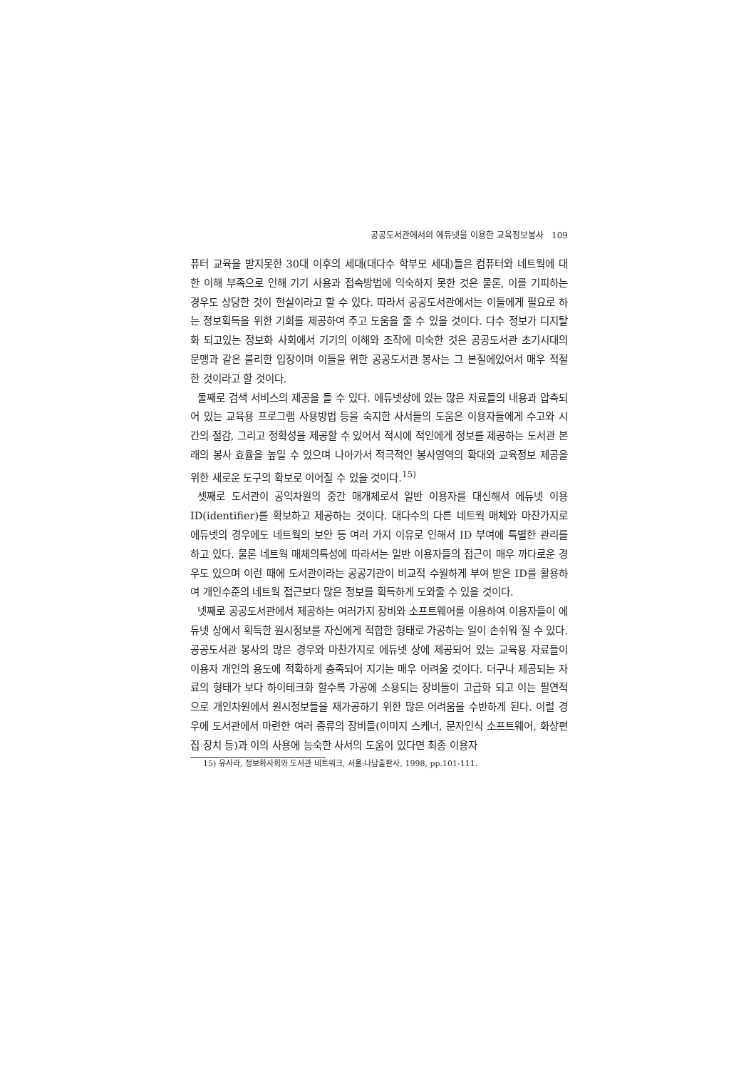공공도서관에서의 에듀넷을 이용한 교육정보봉사 109
퓨터 교육을 받지못한 30대 이후의 세대(대다수 학부모 세대)들은 컴퓨터와 네트웍에 대한 이해 부족으로 인해 기기 사용과 접속방법에 익숙하지 못한 것은 물론, 이를 기피하는 경우도 상당한 것이 현실이라고 할 수 있다. 따라서 공공도서관에서는 이들에게 필요로 하는 정보획득을 위한 기회를 제공하여 주고 도움을 줄 수 있을 것이다. 다수 정보가 디지탈화 되고있는 정보화 사회에서 기기의 이해와 조작에 미숙한 것은 공공도서관 초기시대의 문맹과 같은 불리한 입장이며 이들을 위한 공공도서관 봉사는 그 본질에있어서 매우 적절한 것이라고 할 것이다.
둘째로 검색 서비스의 제공을 들 수 있다. 에듀넷상에 있는 많은 자료들의 내용과 압축되어 있는 교육용 프로그램 사용방법 등을 숙지한 사서들의 도움은 이용자들에게 수고와 시간의 절감, 그리고 정확성을 제공할 수 있어서 적시에 적인에게 정보를 제공하는 도서관 본래의 봉사 효율을 높일 수 있으며 나아가서 적극적인 봉사영역의 확대와 교육정보 제공을 위한 새로운 도구의 확보로 이어질 수 있을 것이다.<sup>15)</sup>
셋째로 도서관이 공익차원의 중간 매개체로서 일반 이용자를 대신해서 에듀넷 이용 ID(identifier)를 확보하고 제공하는 것이다. 대다수의 다른 네트웍 매체와 마찬가지로 에듀넷의 경우에도 네트웍의 보안 등 여러 가지 이유로 인해서 ID 부여에 특별한 관리를 하고 있다. 물론 네트웍 매체의특성에 따라서는 일반 이용자들의 접근이 매우 까다로운 경우도 있으며 이런 때에 도서관이라는 공공기관이 비교적 수월하게 부여 받은 ID를 활용하여 개인수준의 네트웍 접근보다 많은 정보를 획득하게 도와줄 수 있을 것이다.
넷째로 공공도서관에서 제공하는 여러가지 장비와 소프트웨어를 이용하여 이용자들이 에듀넷 상에서 획득한 원시정보를 자신에게 적합한 형태로 가공하는 일이 손쉬워 질 수 있다. 공공도서관 봉사의 많은 경우와 마찬가지로 에듀넷 상에 제공되어 있는 교육용 자료들이 이용자 개인의 용도에 적확하게 충족되어 지기는 매우 어려울 것이다. 더구나 제공되는 자료의 형태가 보다 하이테크화 할수록 가공에 소용되는 장비들이 고급화 되고 이는 필연적으로 개인차원에서 원시정보들을 재가공하기 위한 많은 어려움을 수반하게 된다. 이럴 경우에 도서관에서 마련한 여러 종류의 장비들(이미지 스케너, 문자인식 소프트웨어, 화상편집 장치 등)과 이의 사용에 능숙한 사서의 도움이 있다면 최종 이용자
15) 유사라, 정보화사회와 도서관 네트워크, 서울:나남출판사, 1998, pp.101-111.